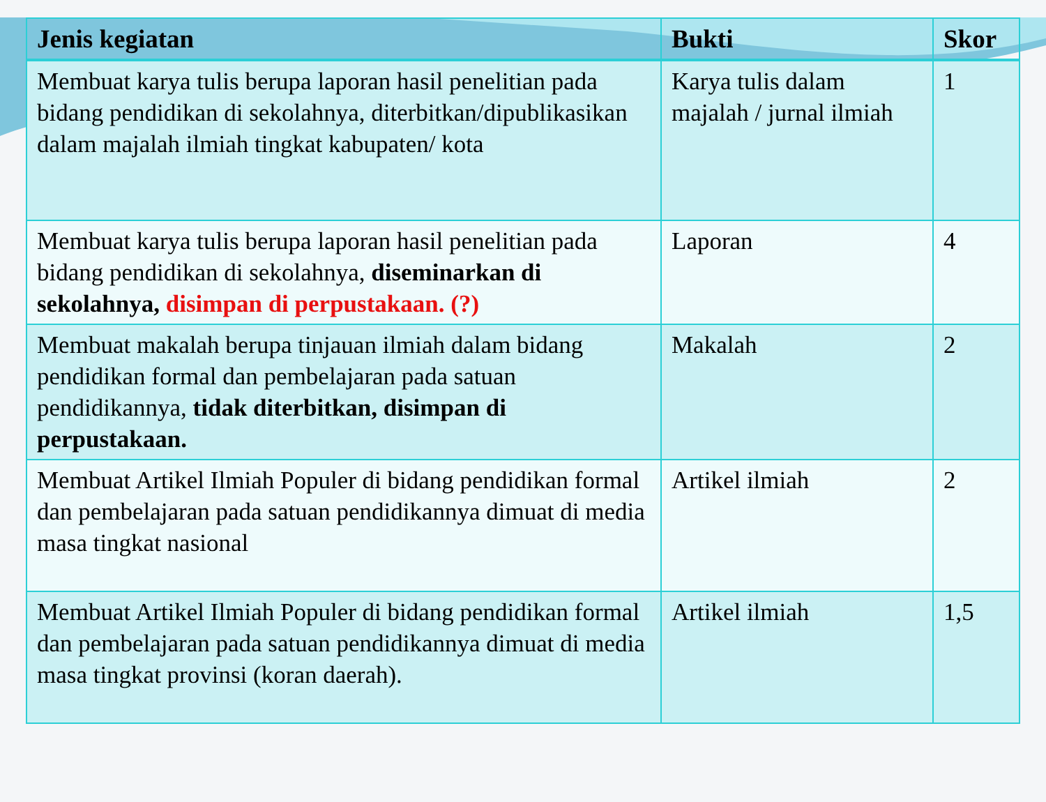| Jenis kegiatan | Bukti | Skor |
| --- | --- | --- |
| Membuat karya tulis berupa laporan hasil penelitian pada bidang pendidikan di sekolahnya, diterbitkan/dipublikasikan dalam majalah ilmiah tingkat kabupaten/ kota | Karya tulis dalam majalah / jurnal ilmiah | 1 |
| Membuat karya tulis berupa laporan hasil penelitian pada bidang pendidikan di sekolahnya, diseminarkan di sekolahnya, disimpan di perpustakaan. (?) | Laporan | 4 |
| Membuat makalah berupa tinjauan ilmiah dalam bidang pendidikan formal dan pembelajaran pada satuan pendidikannya, tidak diterbitkan, disimpan di perpustakaan. | Makalah | 2 |
| Membuat Artikel Ilmiah Populer di bidang pendidikan formal dan pembelajaran pada satuan pendidikannya dimuat di media masa tingkat nasional | Artikel ilmiah | 2 |
| Membuat Artikel Ilmiah Populer di bidang pendidikan formal dan pembelajaran pada satuan pendidikannya dimuat di media masa tingkat provinsi (koran daerah). | Artikel ilmiah | 1,5 |